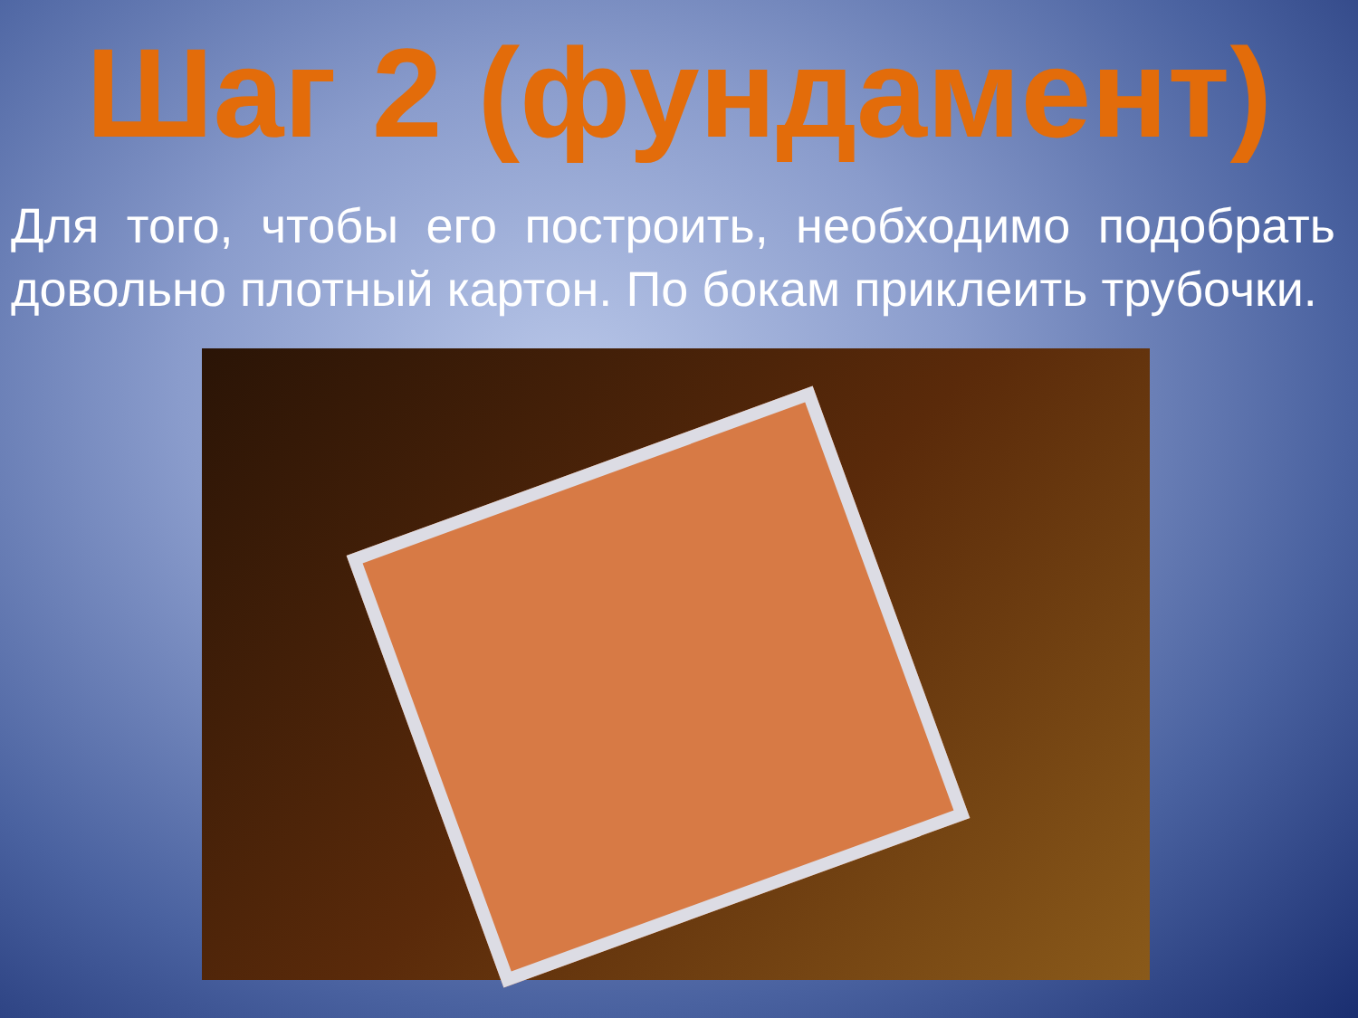Шаг 2 (фундамент)
Для того, чтобы его построить, необходимо подобрать довольно плотный картон. По бокам приклеить трубочки.